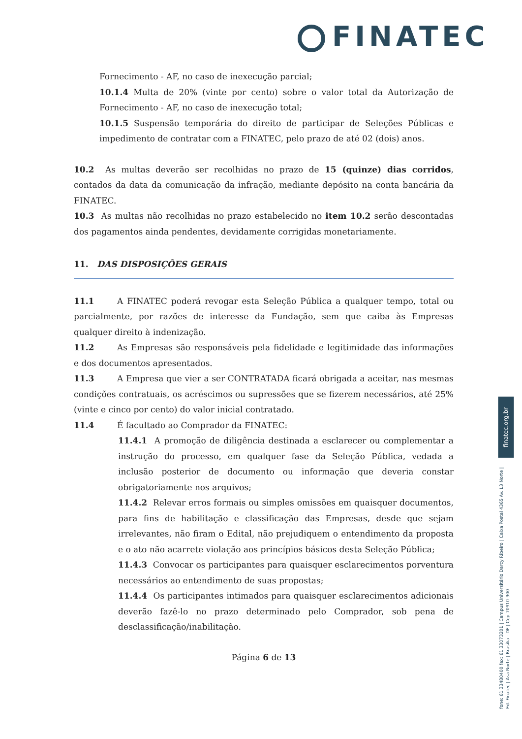FINATEC
Fornecimento - AF, no caso de inexecução parcial;
10.1.4 Multa de 20% (vinte por cento) sobre o valor total da Autorização de Fornecimento - AF, no caso de inexecução total;
10.1.5 Suspensão temporária do direito de participar de Seleções Públicas e impedimento de contratar com a FINATEC, pelo prazo de até 02 (dois) anos.
10.2 As multas deverão ser recolhidas no prazo de 15 (quinze) dias corridos, contados da data da comunicação da infração, mediante depósito na conta bancária da FINATEC.
10.3 As multas não recolhidas no prazo estabelecido no item 10.2 serão descontadas dos pagamentos ainda pendentes, devidamente corrigidas monetariamente.
11. DAS DISPOSIÇÕES GERAIS
11.1 A FINATEC poderá revogar esta Seleção Pública a qualquer tempo, total ou parcialmente, por razões de interesse da Fundação, sem que caiba às Empresas qualquer direito à indenização.
11.2 As Empresas são responsáveis pela fidelidade e legitimidade das informações e dos documentos apresentados.
11.3 A Empresa que vier a ser CONTRATADA ficará obrigada a aceitar, nas mesmas condições contratuais, os acréscimos ou supressões que se fizerem necessários, até 25% (vinte e cinco por cento) do valor inicial contratado.
11.4 É facultado ao Comprador da FINATEC:
11.4.1 A promoção de diligência destinada a esclarecer ou complementar a instrução do processo, em qualquer fase da Seleção Pública, vedada a inclusão posterior de documento ou informação que deveria constar obrigatoriamente nos arquivos;
11.4.2 Relevar erros formais ou simples omissões em quaisquer documentos, para fins de habilitação e classificação das Empresas, desde que sejam irrelevantes, não firam o Edital, não prejudiquem o entendimento da proposta e o ato não acarrete violação aos princípios básicos desta Seleção Pública;
11.4.3 Convocar os participantes para quaisquer esclarecimentos porventura necessários ao entendimento de suas propostas;
11.4.4 Os participantes intimados para quaisquer esclarecimentos adicionais deverão fazê-lo no prazo determinado pelo Comprador, sob pena de desclassificação/inabilitação.
Página 6 de 13
finatec.org.br
fone: 61 33480400 fax: 61 33073201 | Campus Universitário Darcy Ribeiro | Caixa Postal 4365 Av. L3 Norte | Ed. Finatec | Asa Norte | Brasília - DF | Cep 70910-900